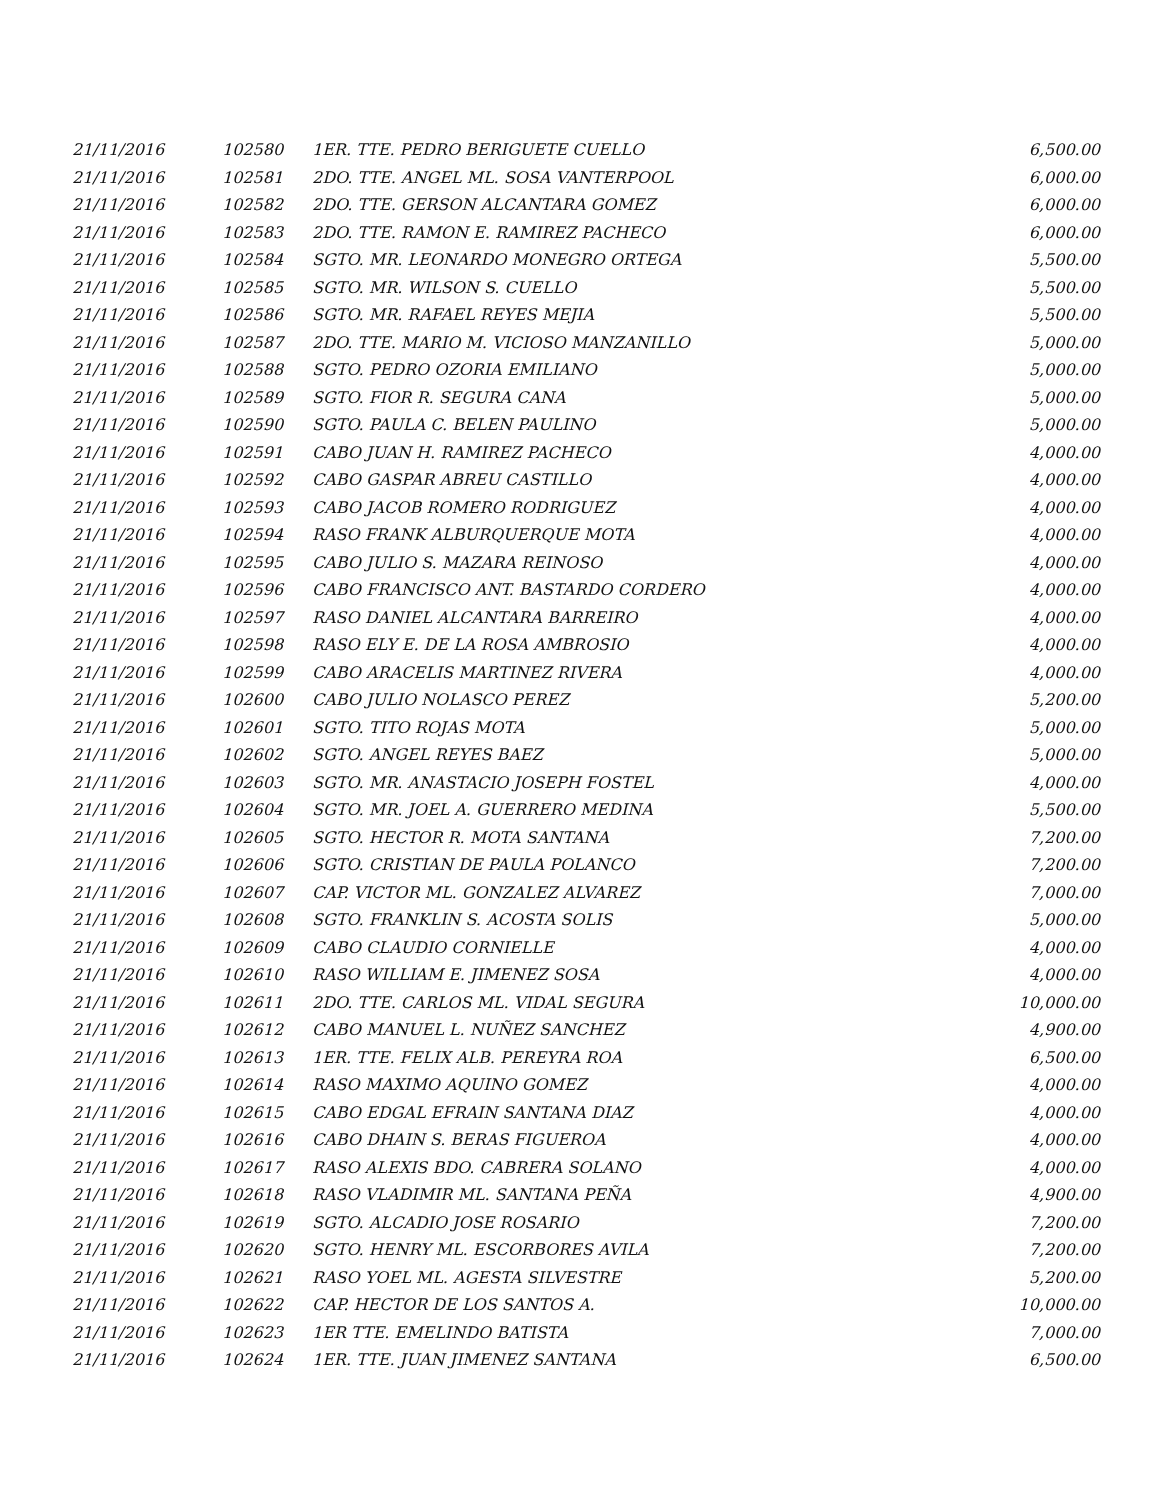| 21/11/2016 | 102580 | 1ER. TTE. PEDRO BERIGUETE CUELLO | 6,500.00 |
| 21/11/2016 | 102581 | 2DO. TTE. ANGEL ML. SOSA VANTERPOOL | 6,000.00 |
| 21/11/2016 | 102582 | 2DO. TTE. GERSON ALCANTARA GOMEZ | 6,000.00 |
| 21/11/2016 | 102583 | 2DO. TTE. RAMON E. RAMIREZ PACHECO | 6,000.00 |
| 21/11/2016 | 102584 | SGTO. MR. LEONARDO MONEGRO ORTEGA | 5,500.00 |
| 21/11/2016 | 102585 | SGTO. MR. WILSON S. CUELLO | 5,500.00 |
| 21/11/2016 | 102586 | SGTO. MR. RAFAEL REYES MEJIA | 5,500.00 |
| 21/11/2016 | 102587 | 2DO. TTE. MARIO M. VICIOSO MANZANILLO | 5,000.00 |
| 21/11/2016 | 102588 | SGTO. PEDRO OZORIA EMILIANO | 5,000.00 |
| 21/11/2016 | 102589 | SGTO. FIOR R. SEGURA CANA | 5,000.00 |
| 21/11/2016 | 102590 | SGTO. PAULA C. BELEN PAULINO | 5,000.00 |
| 21/11/2016 | 102591 | CABO JUAN H. RAMIREZ PACHECO | 4,000.00 |
| 21/11/2016 | 102592 | CABO GASPAR ABREU CASTILLO | 4,000.00 |
| 21/11/2016 | 102593 | CABO JACOB ROMERO RODRIGUEZ | 4,000.00 |
| 21/11/2016 | 102594 | RASO FRANK ALBURQUERQUE MOTA | 4,000.00 |
| 21/11/2016 | 102595 | CABO JULIO S. MAZARA REINOSO | 4,000.00 |
| 21/11/2016 | 102596 | CABO FRANCISCO ANT. BASTARDO CORDERO | 4,000.00 |
| 21/11/2016 | 102597 | RASO DANIEL ALCANTARA BARREIRO | 4,000.00 |
| 21/11/2016 | 102598 | RASO ELY E. DE LA ROSA AMBROSIO | 4,000.00 |
| 21/11/2016 | 102599 | CABO ARACELIS MARTINEZ RIVERA | 4,000.00 |
| 21/11/2016 | 102600 | CABO JULIO NOLASCO PEREZ | 5,200.00 |
| 21/11/2016 | 102601 | SGTO. TITO ROJAS MOTA | 5,000.00 |
| 21/11/2016 | 102602 | SGTO. ANGEL REYES BAEZ | 5,000.00 |
| 21/11/2016 | 102603 | SGTO. MR. ANASTACIO JOSEPH FOSTEL | 4,000.00 |
| 21/11/2016 | 102604 | SGTO. MR. JOEL A. GUERRERO MEDINA | 5,500.00 |
| 21/11/2016 | 102605 | SGTO. HECTOR R. MOTA SANTANA | 7,200.00 |
| 21/11/2016 | 102606 | SGTO. CRISTIAN DE PAULA POLANCO | 7,200.00 |
| 21/11/2016 | 102607 | CAP. VICTOR ML. GONZALEZ ALVAREZ | 7,000.00 |
| 21/11/2016 | 102608 | SGTO. FRANKLIN S. ACOSTA SOLIS | 5,000.00 |
| 21/11/2016 | 102609 | CABO CLAUDIO CORNIELLE | 4,000.00 |
| 21/11/2016 | 102610 | RASO WILLIAM E. JIMENEZ SOSA | 4,000.00 |
| 21/11/2016 | 102611 | 2DO. TTE. CARLOS ML. VIDAL SEGURA | 10,000.00 |
| 21/11/2016 | 102612 | CABO MANUEL L. NUÑEZ SANCHEZ | 4,900.00 |
| 21/11/2016 | 102613 | 1ER. TTE. FELIX ALB. PEREYRA ROA | 6,500.00 |
| 21/11/2016 | 102614 | RASO MAXIMO AQUINO GOMEZ | 4,000.00 |
| 21/11/2016 | 102615 | CABO EDGAL EFRAIN SANTANA DIAZ | 4,000.00 |
| 21/11/2016 | 102616 | CABO DHAIN S. BERAS FIGUEROA | 4,000.00 |
| 21/11/2016 | 102617 | RASO ALEXIS BDO. CABRERA SOLANO | 4,000.00 |
| 21/11/2016 | 102618 | RASO VLADIMIR ML. SANTANA PEÑA | 4,900.00 |
| 21/11/2016 | 102619 | SGTO. ALCADIO JOSE ROSARIO | 7,200.00 |
| 21/11/2016 | 102620 | SGTO. HENRY ML. ESCORBORES AVILA | 7,200.00 |
| 21/11/2016 | 102621 | RASO YOEL ML. AGESTA SILVESTRE | 5,200.00 |
| 21/11/2016 | 102622 | CAP. HECTOR DE LOS SANTOS A. | 10,000.00 |
| 21/11/2016 | 102623 | 1ER TTE. EMELINDO BATISTA | 7,000.00 |
| 21/11/2016 | 102624 | 1ER. TTE. JUAN JIMENEZ SANTANA | 6,500.00 |